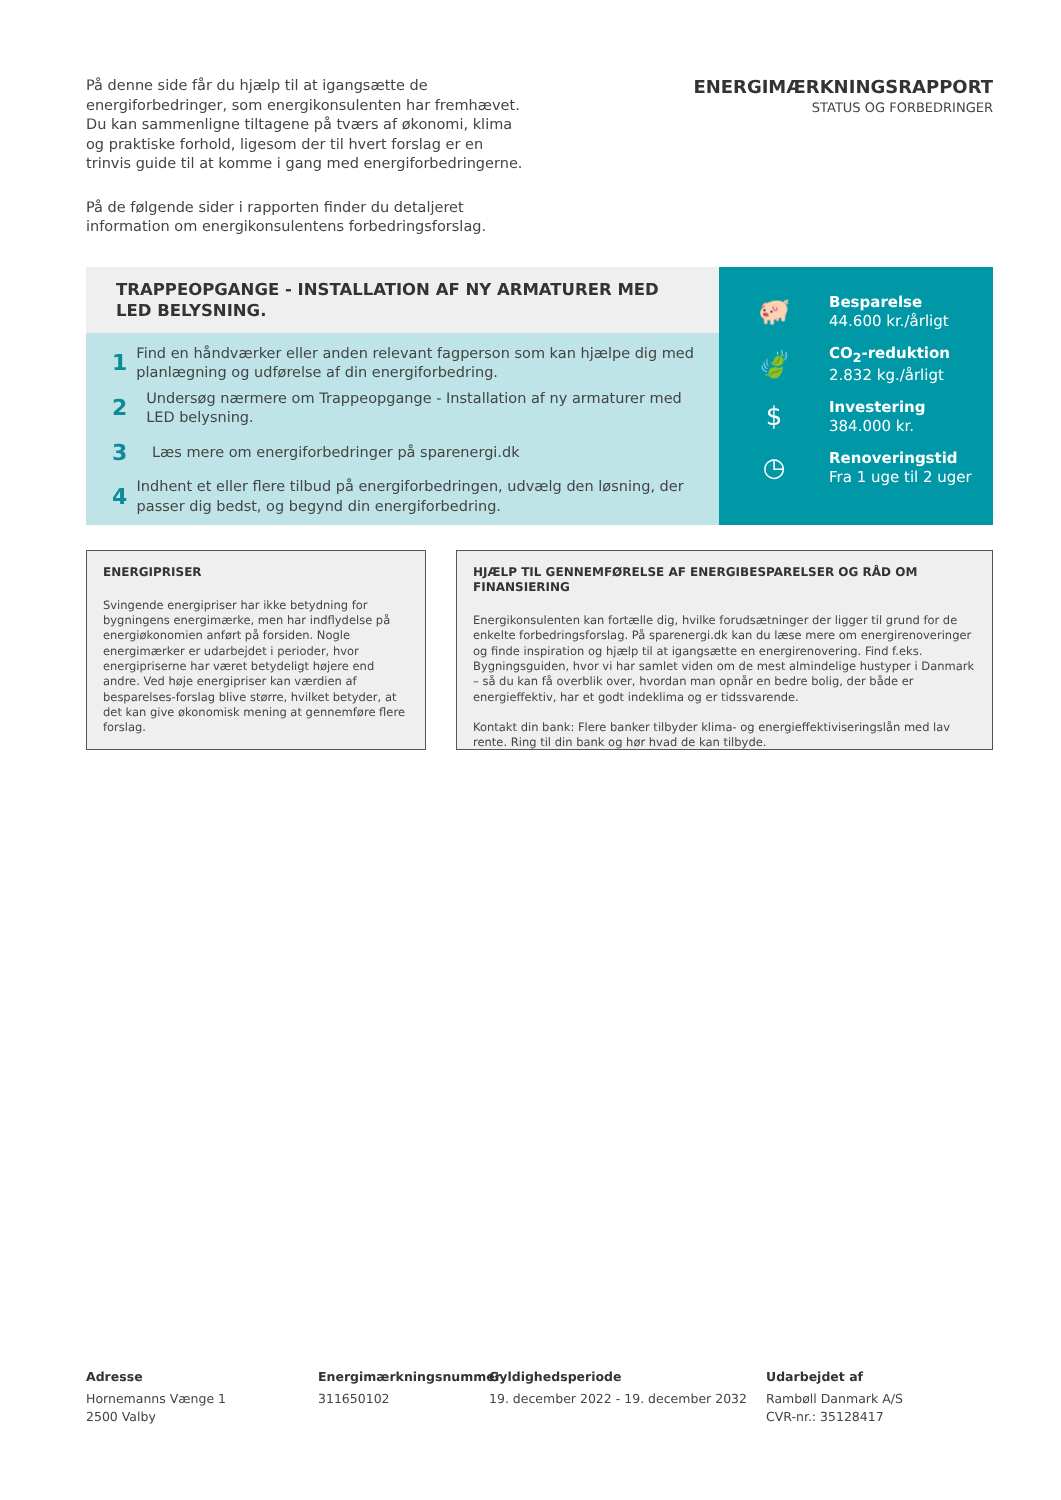På denne side får du hjælp til at igangsætte de energiforbedringer, som energikonsulenten har fremhævet. Du kan sammenligne tiltagene på tværs af økonomi, klima og praktiske forhold, ligesom der til hvert forslag er en trinvis guide til at komme i gang med energiforbedringerne.
På de følgende sider i rapporten finder du detaljeret information om energikonsulentens forbedringsforslag.
ENERGIMÆRKNINGSRAPPORT
STATUS OG FORBEDRINGER
TRAPPEOPGANGE - INSTALLATION AF NY ARMATURER MED LED BELYSNING.
1 Find en håndværker eller anden relevant fagperson som kan hjælpe dig med planlægning og udførelse af din energiforbedring.
2 Undersøg nærmere om Trappeopgange - Installation af ny armaturer med LED belysning.
3 Læs mere om energiforbedringer på sparenergi.dk
4 Indhent et eller flere tilbud på energiforbedringen, udvælg den løsning, der passer dig bedst, og begynd din energiforbedring.
🐖
Besparelse
44.600 kr./årligt
🍃
CO<sub>2</sub>-reduktion
2.832 kg./årligt
$
Investering
384.000 kr.
◷
Renoveringstid
Fra 1 uge til 2 uger
ENERGIPRISER
Svingende energipriser har ikke betydning for bygningens energimærke, men har indflydelse på energiøkonomien anført på forsiden. Nogle energimærker er udarbejdet i perioder, hvor energipriserne har været betydeligt højere end andre. Ved høje energipriser kan værdien af besparelses-forslag blive større, hvilket betyder, at det kan give økonomisk mening at gennemføre flere forslag.
HJÆLP TIL GENNEMFØRELSE AF ENERGIBESPARELSER OG RÅD OM FINANSIERING
Energikonsulenten kan fortælle dig, hvilke forudsætninger der ligger til grund for de enkelte forbedringsforslag. På sparenergi.dk kan du læse mere om energirenoveringer og finde inspiration og hjælp til at igangsætte en energirenovering. Find f.eks. Bygningsguiden, hvor vi har samlet viden om de mest almindelige hustyper i Danmark – så du kan få overblik over, hvordan man opnår en bedre bolig, der både er energieffektiv, har et godt indeklima og er tidssvarende.
Kontakt din bank: Flere banker tilbyder klima- og energieffektiviseringslån med lav rente. Ring til din bank og hør hvad de kan tilbyde.
Adresse
Hornemanns Vænge 1
2500 Valby
Energimærkningsnummer
311650102
Gyldighedsperiode
19. december 2022 - 19. december 2032
Udarbejdet af
Rambøll Danmark A/S
CVR-nr.: 35128417